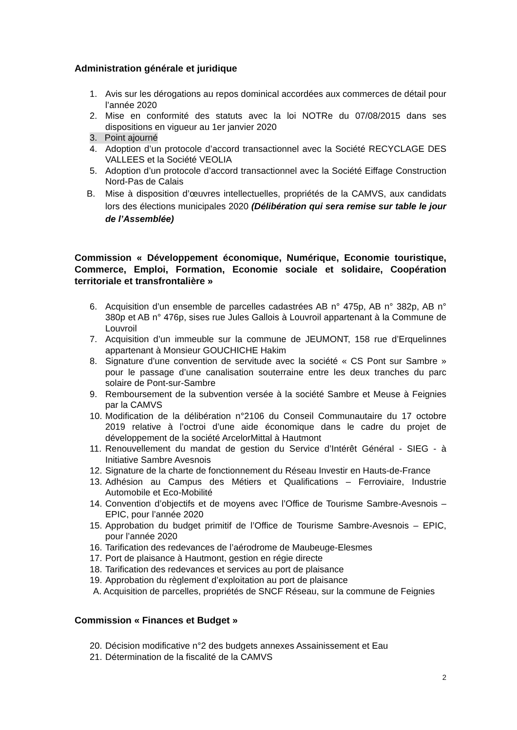Administration générale et juridique
1. Avis sur les dérogations au repos dominical accordées aux commerces de détail pour l’année 2020
2. Mise en conformité des statuts avec la loi NOTRe du 07/08/2015 dans ses dispositions en vigueur au 1er janvier 2020
3. Point ajourné
4. Adoption d’un protocole d’accord transactionnel avec la Société RECYCLAGE DES VALLEES et la Société VEOLIA
5. Adoption d’un protocole d’accord transactionnel avec la Société Eiffage Construction Nord-Pas de Calais
B. Mise à disposition d’œuvres intellectuelles, propriétés de la CAMVS, aux candidats lors des élections municipales 2020 (Délibération qui sera remise sur table le jour de l’Assemblée)
Commission « Développement économique, Numérique, Economie touristique, Commerce, Emploi, Formation, Economie sociale et solidaire, Coopération territoriale et transfrontalière »
6. Acquisition d’un ensemble de parcelles cadastrées AB n° 475p, AB n° 382p, AB n° 380p et AB n° 476p, sises rue Jules Gallois à Louvroil appartenant à la Commune de Louvroil
7. Acquisition d’un immeuble sur la commune de JEUMONT, 158 rue d’Erquelinnes appartenant à Monsieur GOUCHICHE Hakim
8. Signature d’une convention de servitude avec la société « CS Pont sur Sambre » pour le passage d’une canalisation souterraine entre les deux tranches du parc solaire de Pont-sur-Sambre
9. Remboursement de la subvention versée à la société Sambre et Meuse à Feignies par la CAMVS
10. Modification de la délibération n°2106 du Conseil Communautaire du 17 octobre 2019 relative à l’octroi d’une aide économique dans le cadre du projet de développement de la société ArcelorMittal à Hautmont
11. Renouvellement du mandat de gestion du Service d’Intérêt Général - SIEG - à Initiative Sambre Avesnois
12. Signature de la charte de fonctionnement du Réseau Investir en Hauts-de-France
13. Adhésion au Campus des Métiers et Qualifications – Ferroviaire, Industrie Automobile et Eco-Mobilité
14. Convention d’objectifs et de moyens avec l’Office de Tourisme Sambre-Avesnois – EPIC, pour l’année 2020
15. Approbation du budget primitif de l’Office de Tourisme Sambre-Avesnois – EPIC, pour l’année 2020
16. Tarification des redevances de l’aérodrome de Maubeuge-Elesmes
17. Port de plaisance à Hautmont, gestion en régie directe
18. Tarification des redevances et services au port de plaisance
19. Approbation du règlement d’exploitation au port de plaisance
A. Acquisition de parcelles, propriétés de SNCF Réseau, sur la commune de Feignies
Commission « Finances et Budget »
20. Décision modificative n°2 des budgets annexes Assainissement et Eau
21. Détermination de la fiscalité de la CAMVS
2